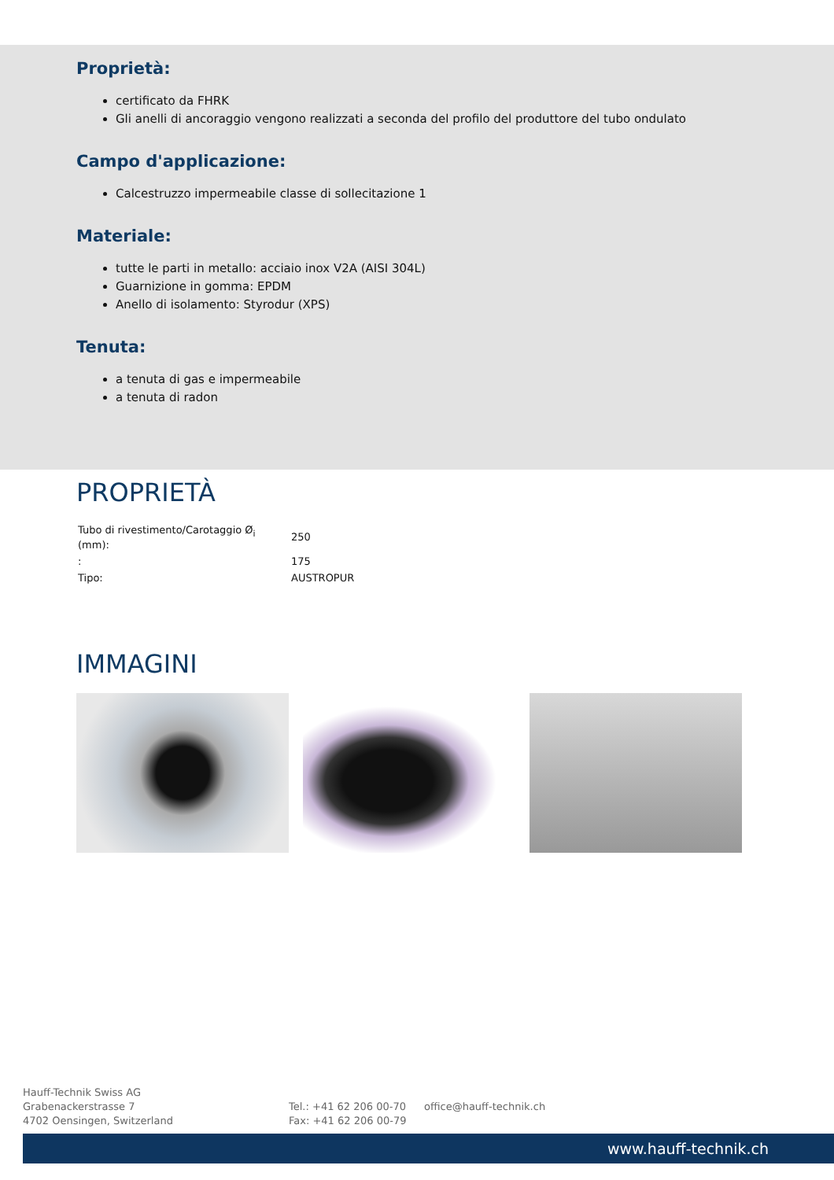Proprietà:
certificato da FHRK
Gli anelli di ancoraggio vengono realizzati a seconda del profilo del produttore del tubo ondulato
Campo d'applicazione:
Calcestruzzo impermeabile classe di sollecitazione 1
Materiale:
tutte le parti in metallo: acciaio inox V2A (AISI 304L)
Guarnizione in gomma: EPDM
Anello di isolamento: Styrodur (XPS)
Tenuta:
a tenuta di gas e impermeabile
a tenuta di radon
PROPRIETÀ
| Tubo di rivestimento/Carotaggio Ø<sub>i</sub> (mm): | 250 |
| : | 175 |
| Tipo: | AUSTROPUR |
IMMAGINI
Hauff-Technik Swiss AG
Grabenackerstrasse 7
4702 Oensingen, Switzerland
Tel.: +41 62 206 00-70
Fax: +41 62 206 00-79
office@hauff-technik.ch
www.hauff-technik.ch